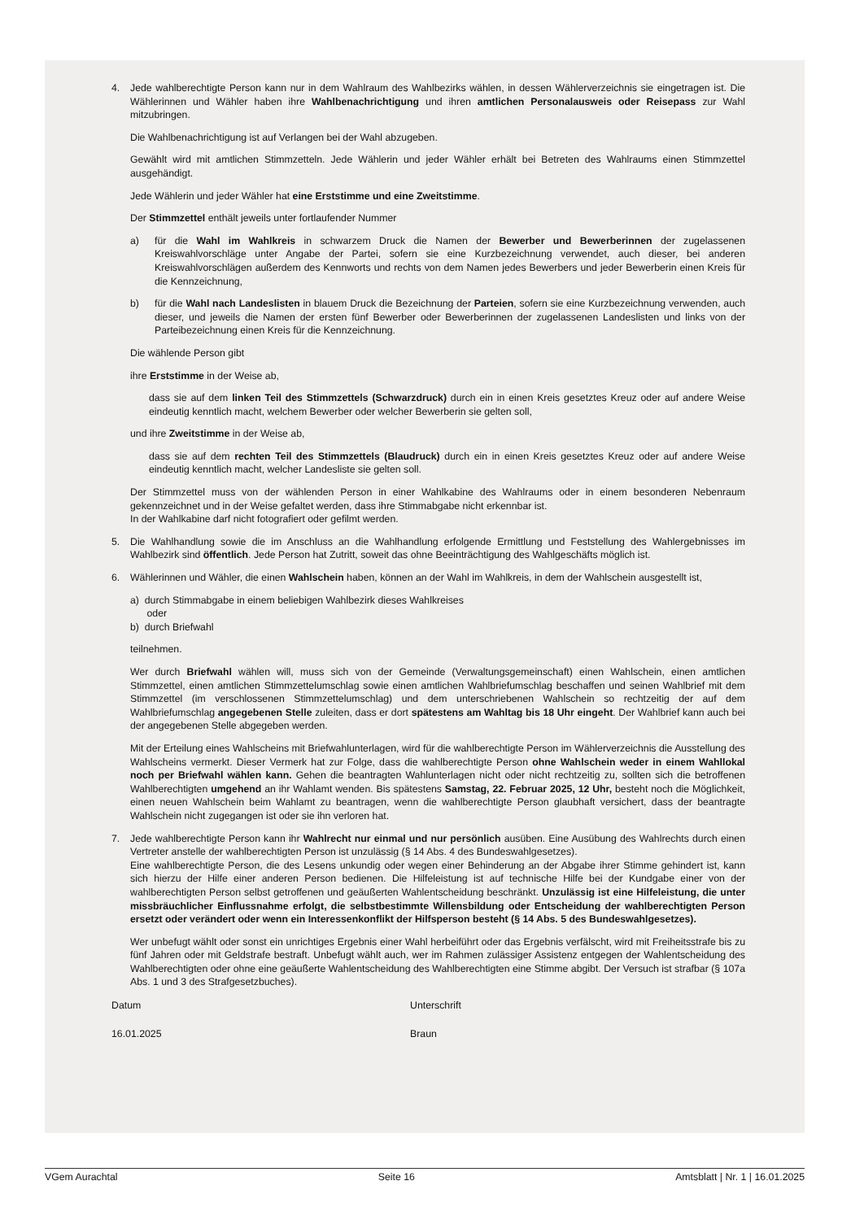4. Jede wahlberechtigte Person kann nur in dem Wahlraum des Wahlbezirks wählen, in dessen Wählerverzeichnis sie eingetragen ist. Die Wählerinnen und Wähler haben ihre Wahlbenachrichtigung und ihren amtlichen Personalausweis oder Reisepass zur Wahl mitzubringen.
Die Wahlbenachrichtigung ist auf Verlangen bei der Wahl abzugeben.
Gewählt wird mit amtlichen Stimmzetteln. Jede Wählerin und jeder Wähler erhält bei Betreten des Wahlraums einen Stimmzettel ausgehändigt.
Jede Wählerin und jeder Wähler hat eine Erststimme und eine Zweitstimme.
Der Stimmzettel enthält jeweils unter fortlaufender Nummer
a) für die Wahl im Wahlkreis in schwarzem Druck die Namen der Bewerber und Bewerberinnen der zugelassenen Kreiswahlvorschläge unter Angabe der Partei, sofern sie eine Kurzbezeichnung verwendet, auch dieser, bei anderen Kreiswahlvorschlägen außerdem des Kennworts und rechts von dem Namen jedes Bewerbers und jeder Bewerberin einen Kreis für die Kennzeichnung,
b) für die Wahl nach Landeslisten in blauem Druck die Bezeichnung der Parteien, sofern sie eine Kurzbezeichnung verwenden, auch dieser, und jeweils die Namen der ersten fünf Bewerber oder Bewerberinnen der zugelassenen Landeslisten und links von der Parteibezeichnung einen Kreis für die Kennzeichnung.
Die wählende Person gibt
ihre Erststimme in der Weise ab,
dass sie auf dem linken Teil des Stimmzettels (Schwarzdruck) durch ein in einen Kreis gesetztes Kreuz oder auf andere Weise eindeutig kenntlich macht, welchem Bewerber oder welcher Bewerberin sie gelten soll,
und ihre Zweitstimme in der Weise ab,
dass sie auf dem rechten Teil des Stimmzettels (Blaudruck) durch ein in einen Kreis gesetztes Kreuz oder auf andere Weise eindeutig kenntlich macht, welcher Landesliste sie gelten soll.
Der Stimmzettel muss von der wählenden Person in einer Wahlkabine des Wahlraums oder in einem besonderen Nebenraum gekennzeichnet und in der Weise gefaltet werden, dass ihre Stimmabgabe nicht erkennbar ist.
In der Wahlkabine darf nicht fotografiert oder gefilmt werden.
5. Die Wahlhandlung sowie die im Anschluss an die Wahlhandlung erfolgende Ermittlung und Feststellung des Wahlergebnisses im Wahlbezirk sind öffentlich. Jede Person hat Zutritt, soweit das ohne Beeinträchtigung des Wahlgeschäfts möglich ist.
6. Wählerinnen und Wähler, die einen Wahlschein haben, können an der Wahl im Wahlkreis, in dem der Wahlschein ausgestellt ist,
a) durch Stimmabgabe in einem beliebigen Wahlbezirk dieses Wahlkreises
oder
b) durch Briefwahl
teilnehmen.
Wer durch Briefwahl wählen will, muss sich von der Gemeinde (Verwaltungsgemeinschaft) einen Wahlschein, einen amtlichen Stimmzettel, einen amtlichen Stimmzettelumschlag sowie einen amtlichen Wahlbriefumschlag beschaffen und seinen Wahlbrief mit dem Stimmzettel (im verschlossenen Stimmzettelumschlag) und dem unterschriebenen Wahlschein so rechtzeitig der auf dem Wahlbriefumschlag angegebenen Stelle zuleiten, dass er dort spätestens am Wahltag bis 18 Uhr eingeht. Der Wahlbrief kann auch bei der angegebenen Stelle abgegeben werden.
Mit der Erteilung eines Wahlscheins mit Briefwahlunterlagen, wird für die wahlberechtigte Person im Wählerverzeichnis die Ausstellung des Wahlscheins vermerkt. Dieser Vermerk hat zur Folge, dass die wahlberechtigte Person ohne Wahlschein weder in einem Wahllokal noch per Briefwahl wählen kann. Gehen die beantragten Wahlunterlagen nicht oder nicht rechtzeitig zu, sollten sich die betroffenen Wahlberechtigten umgehend an ihr Wahlamt wenden. Bis spätestens Samstag, 22. Februar 2025, 12 Uhr, besteht noch die Möglichkeit, einen neuen Wahlschein beim Wahlamt zu beantragen, wenn die wahlberechtigte Person glaubhaft versichert, dass der beantragte Wahlschein nicht zugegangen ist oder sie ihn verloren hat.
7. Jede wahlberechtigte Person kann ihr Wahlrecht nur einmal und nur persönlich ausüben. Eine Ausübung des Wahlrechts durch einen Vertreter anstelle der wahlberechtigten Person ist unzulässig (§ 14 Abs. 4 des Bundeswahlgesetzes).
Eine wahlberechtigte Person, die des Lesens unkundig oder wegen einer Behinderung an der Abgabe ihrer Stimme gehindert ist, kann sich hierzu der Hilfe einer anderen Person bedienen. Die Hilfeleistung ist auf technische Hilfe bei der Kundgabe einer von der wahlberechtigten Person selbst getroffenen und geäußerten Wahlentscheidung beschränkt. Unzulässig ist eine Hilfeleistung, die unter missbräuchlicher Einflussnahme erfolgt, die selbstbestimmte Willensbildung oder Entscheidung der wahlberechtigten Person ersetzt oder verändert oder wenn ein Interessenkonflikt der Hilfsperson besteht (§ 14 Abs. 5 des Bundeswahlgesetzes).
Wer unbefugt wählt oder sonst ein unrichtiges Ergebnis einer Wahl herbeiführt oder das Ergebnis verfälscht, wird mit Freiheitsstrafe bis zu fünf Jahren oder mit Geldstrafe bestraft. Unbefugt wählt auch, wer im Rahmen zulässiger Assistenz entgegen der Wahlentscheidung des Wahlberechtigten oder ohne eine geäußerte Wahlentscheidung des Wahlberechtigten eine Stimme abgibt. Der Versuch ist strafbar (§ 107a Abs. 1 und 3 des Strafgesetzbuches).
Datum Unterschrift
16.01.2025 Braun
VGem Aurachtal Seite 16 Amtsblatt | Nr. 1 | 16.01.2025